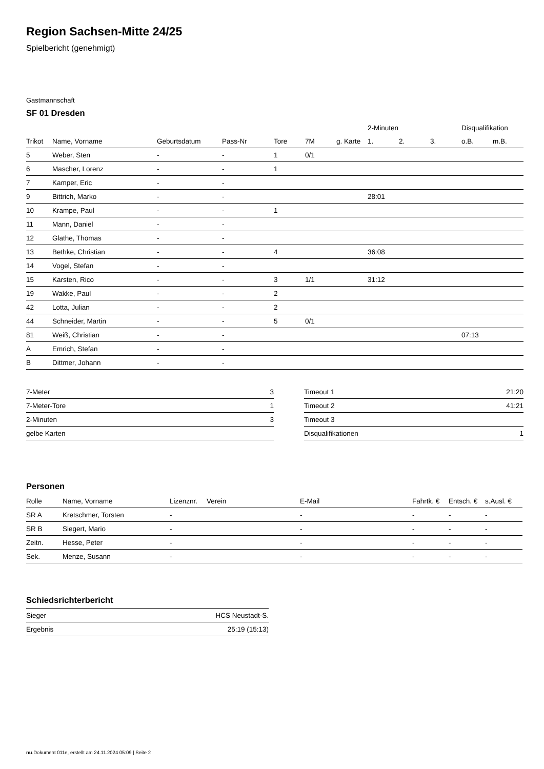Region Sachsen-Mitte 24/25
Spielbericht (genehmigt)
Gastmannschaft
SF 01 Dresden
| | | | | | | | 2-Minuten | | | Disqualifikation | |
| --- | --- | --- | --- | --- | --- | --- | --- | --- | --- | --- | --- |
| Trikot | Name, Vorname | Geburtsdatum | Pass-Nr | Tore | 7M | g. Karte | 1. | 2. | 3. | o.B. | m.B. |
| 5 | Weber, Sten | - | - | 1 | 0/1 | | | | | | |
| 6 | Mascher, Lorenz | - | - | 1 | | | | | | | |
| 7 | Kamper, Eric | - | - | | | | | | | | |
| 9 | Bittrich, Marko | - | - | | | | 28:01 | | | | |
| 10 | Krampe, Paul | - | - | 1 | | | | | | | |
| 11 | Mann, Daniel | - | - | | | | | | | | |
| 12 | Glathe, Thomas | - | - | | | | | | | | |
| 13 | Bethke, Christian | - | - | 4 | | | 36:08 | | | | |
| 14 | Vogel, Stefan | - | - | | | | | | | | |
| 15 | Karsten, Rico | - | - | 3 | 1/1 | | 31:12 | | | | |
| 19 | Wakke, Paul | - | - | 2 | | | | | | | |
| 42 | Lotta, Julian | - | - | 2 | | | | | | | |
| 44 | Schneider, Martin | - | - | 5 | 0/1 | | | | | | |
| 81 | Weiß, Christian | - | - | | | | | | | 07:13 | |
| A | Emrich, Stefan | - | - | | | | | | | | |
| B | Dittmer, Johann | - | - | | | | | | | | |
| 7-Meter | 3 |
| 7-Meter-Tore | 1 |
| 2-Minuten | 3 |
| gelbe Karten | |
| Timeout 1 | 21:20 |
| Timeout 2 | 41:21 |
| Timeout 3 | |
| Disqualifikationen | 1 |
Personen
| Rolle | Name, Vorname | Lizenznr. | Verein | E-Mail | Fahrtk. € | Entsch. € | s.Ausl. € |
| --- | --- | --- | --- | --- | --- | --- | --- |
| SR A | Kretschmer, Torsten | - | | - | - | - | - |
| SR B | Siegert, Mario | - | | - | - | - | - |
| Zeitn. | Hesse, Peter | - | | - | - | - | - |
| Sek. | Menze, Susann | - | | - | - | - | - |
Schiedsrichterbericht
| Sieger | HCS Neustadt-S. |
| Ergebnis | 25:19 (15:13) |
nu.Dokument 011e, erstellt am 24.11.2024 05:09 | Seite 2